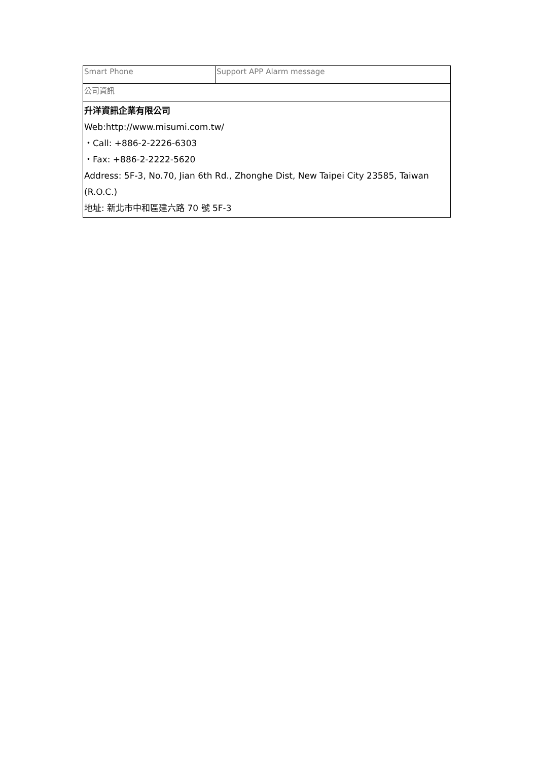| Smart Phone | Support APP Alarm message |
| 公司資訊 | |
| 升洋資訊企業有限公司 Web: http://www.misumi.com.tw/ ・Call: +886-2-2226-6303 ・Fax: +886-2-2222-5620 Address: 5F-3, No.70, Jian 6th Rd., Zhonghe Dist, New Taipei City 23585, Taiwan (R.O.C.) 地址: 新北市中和區建六路 70 號 5F-3 | |